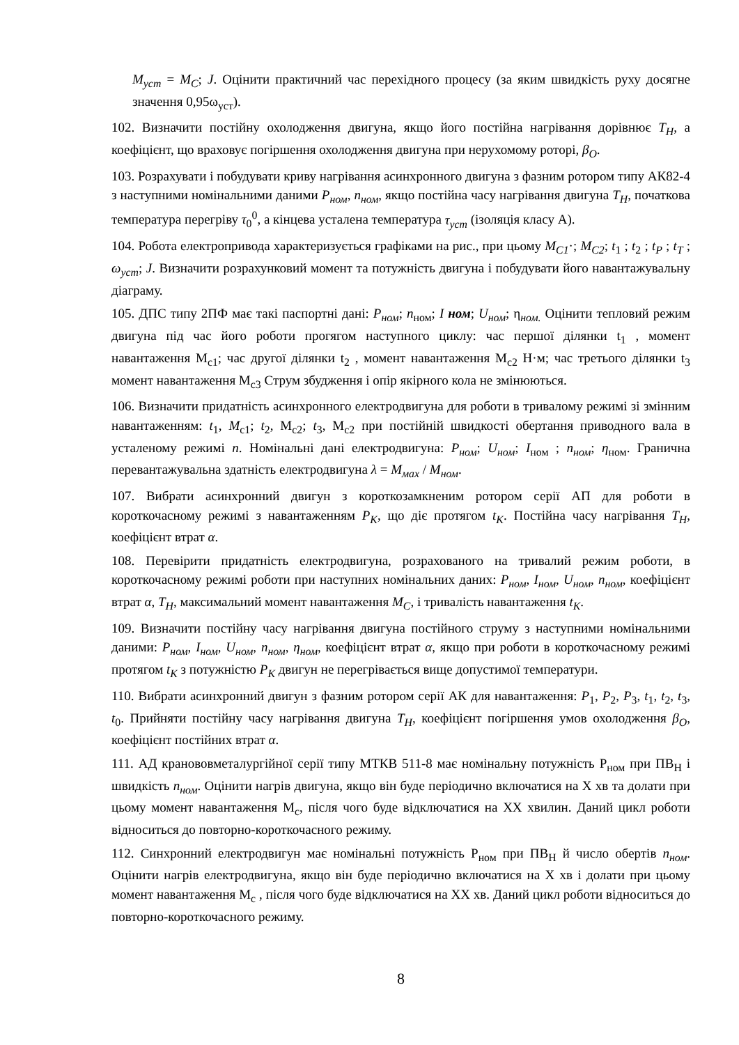M<sub>уст</sub> = M<sub>C</sub>; J. Оцінити практичний час перехідного процесу (за яким швидкість руху досягне значення 0,95ω<sub>уст</sub>).
102. Визначити постійну охолодження двигуна, якщо його постійна нагрівання дорівнює T<sub>H</sub>, а коефіцієнт, що враховує погіршення охолодження двигуна при нерухомому роторі, β<sub>O</sub>.
103. Розрахувати і побудувати криву нагрівання асинхронного двигуна з фазним ротором типу АК82-4 з наступними номінальними даними P<sub>ном</sub>, n<sub>ном</sub>, якщо постійна часу нагрівання двигуна T<sub>H</sub>, початкова температура перегріву τ<sub>0</sub><sup>0</sup>, а кінцева усталена температура τ<sub>уст</sub> (ізоляція класу А).
104. Робота електропривода характеризується графіками на рис., при цьому M<sub>C1</sub>·; M<sub>C2</sub>; t<sub>1</sub> ; t<sub>2</sub> ; t<sub>P</sub> ; t<sub>T</sub> ; ω<sub>уст</sub>; J. Визначити розрахунковий момент та потужність двигуна і побудувати його навантажувальну діаграму.
105. ДПС типу 2ПФ має такі паспортні дані: P<sub>ном</sub>; n<sub>ном</sub>; I ном; U<sub>ном</sub>; η<sub>ном.</sub> Оцінити тепловий режим двигуна під час його роботи прогягом наступного циклу: час першої ділянки t<sub>1</sub> , момент навантаження М<sub>с1</sub>; час другої ділянки t<sub>2</sub> , момент навантаження М<sub>с2</sub> Н·м; час третього ділянки t<sub>3</sub> момент навантаження М<sub>с3</sub> Струм збудження і опір якірного кола не змінюються.
106. Визначити придатність асинхронного електродвигуна для роботи в тривалому режимі зі змінним навантаженням: t<sub>1</sub>, M<sub>c1</sub>; t<sub>2</sub>, M<sub>c2</sub>; t<sub>3</sub>, M<sub>c2</sub> при постійній швидкості обертання приводного вала в усталеному режимі n. Номінальні дані електродвигуна: P<sub>ном</sub>; U<sub>ном</sub>; I<sub>ном</sub> ; n<sub>ном</sub>; η<sub>ном</sub>. Гранична перевантажувальна здатність електродвигуна λ = M<sub>мах</sub> / M<sub>ном</sub>.
107. Вибрати асинхронний двигун з короткозамкненим ротором серії АП для роботи в короткочасному режимі з навантаженням P<sub>K</sub>, що діє протягом t<sub>K</sub>. Постійна часу нагрівання T<sub>H</sub>, коефіцієнт втрат α.
108. Перевірити придатність електродвигуна, розрахованого на тривалий режим роботи, в короткочасному режимі роботи при наступних номінальних даних: P<sub>ном</sub>, I<sub>ном</sub>, U<sub>ном</sub>, n<sub>ном</sub>, коефіцієнт втрат α, T<sub>H</sub>, максимальний момент навантаження M<sub>C</sub>, і тривалість навантаження t<sub>K</sub>.
109. Визначити постійну часу нагрівання двигуна постійного струму з наступними номінальними даними: P<sub>ном</sub>, I<sub>ном</sub>, U<sub>ном</sub>, n<sub>ном</sub>, η<sub>ном</sub>, коефіцієнт втрат α, якщо при роботи в короткочасному режимі протягом t<sub>K</sub> з потужністю P<sub>K</sub> двигун не перегрівається вище допустимої температури.
110. Вибрати асинхронний двигун з фазним ротором серії АК для навантаження: P<sub>1</sub>, P<sub>2</sub>, P<sub>3</sub>, t<sub>1</sub>, t<sub>2</sub>, t<sub>3</sub>, t<sub>0</sub>. Прийняти постійну часу нагрівання двигуна T<sub>H</sub>, коефіцієнт погіршення умов охолодження β<sub>O</sub>, коефіцієнт постійних втрат α.
111. АД кранововметалургійної серії типу МТКВ 511-8 має номінальну потужність Р<sub>ном</sub> при ПВ<sub>Н</sub> і швидкість n<sub>ном</sub>. Оцінити нагрів двигуна, якщо він буде періодично включатися на Х хв та долати при цьому момент навантаження М<sub>с</sub>, після чого буде відключатися на ХХ хвилин. Даний цикл роботи відноситься до повторно-короткочасного режиму.
112. Синхронний електродвигун має номінальні потужність Р<sub>ном</sub> при ПВ<sub>Н</sub> й число обертів n<sub>ном</sub>. Оцінити нагрів електродвигуна, якщо він буде періодично включатися на Х хв і долати при цьому момент навантаження М<sub>с</sub> , після чого буде відключатися на ХХ хв. Даний цикл роботи відноситься до повторно-короткочасного режиму.
8